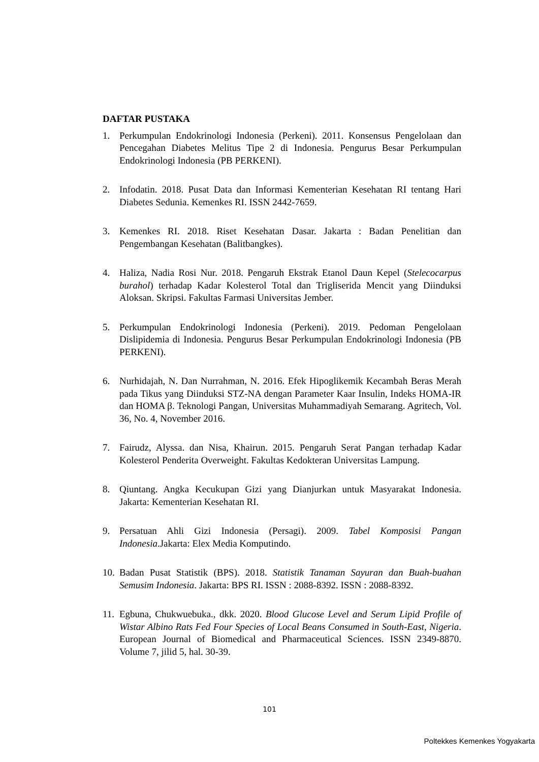DAFTAR PUSTAKA
1. Perkumpulan Endokrinologi Indonesia (Perkeni). 2011. Konsensus Pengelolaan dan Pencegahan Diabetes Melitus Tipe 2 di Indonesia. Pengurus Besar Perkumpulan Endokrinologi Indonesia (PB PERKENI).
2. Infodatin. 2018. Pusat Data dan Informasi Kementerian Kesehatan RI tentang Hari Diabetes Sedunia. Kemenkes RI. ISSN 2442-7659.
3. Kemenkes RI. 2018. Riset Kesehatan Dasar. Jakarta : Badan Penelitian dan Pengembangan Kesehatan (Balitbangkes).
4. Haliza, Nadia Rosi Nur. 2018. Pengaruh Ekstrak Etanol Daun Kepel (Stelecocarpus burahol) terhadap Kadar Kolesterol Total dan Trigliserida Mencit yang Diinduksi Aloksan. Skripsi. Fakultas Farmasi Universitas Jember.
5. Perkumpulan Endokrinologi Indonesia (Perkeni). 2019. Pedoman Pengelolaan Dislipidemia di Indonesia. Pengurus Besar Perkumpulan Endokrinologi Indonesia (PB PERKENI).
6. Nurhidajah, N. Dan Nurrahman, N. 2016. Efek Hipoglikemik Kecambah Beras Merah pada Tikus yang Diinduksi STZ-NA dengan Parameter Kaar Insulin, Indeks HOMA-IR dan HOMA β. Teknologi Pangan, Universitas Muhammadiyah Semarang. Agritech, Vol. 36, No. 4, November 2016.
7. Fairudz, Alyssa. dan Nisa, Khairun. 2015. Pengaruh Serat Pangan terhadap Kadar Kolesterol Penderita Overweight. Fakultas Kedokteran Universitas Lampung.
8. Qiuntang. Angka Kecukupan Gizi yang Dianjurkan untuk Masyarakat Indonesia. Jakarta: Kementerian Kesehatan RI.
9. Persatuan Ahli Gizi Indonesia (Persagi). 2009. Tabel Komposisi Pangan Indonesia.Jakarta: Elex Media Komputindo.
10.
Badan Pusat Statistik (BPS). 2018. Statistik Tanaman Sayuran dan Buah-buahan Semusim Indonesia. Jakarta: BPS RI. ISSN : 2088-8392. ISSN : 2088-8392.
11.
Egbuna, Chukwuebuka., dkk. 2020. Blood Glucose Level and Serum Lipid Profile of Wistar Albino Rats Fed Four Species of Local Beans Consumed in South-East, Nigeria. European Journal of Biomedical and Pharmaceutical Sciences. ISSN 2349-8870. Volume 7, jilid 5, hal. 30-39.
101
Poltekkes Kemenkes Yogyakarta